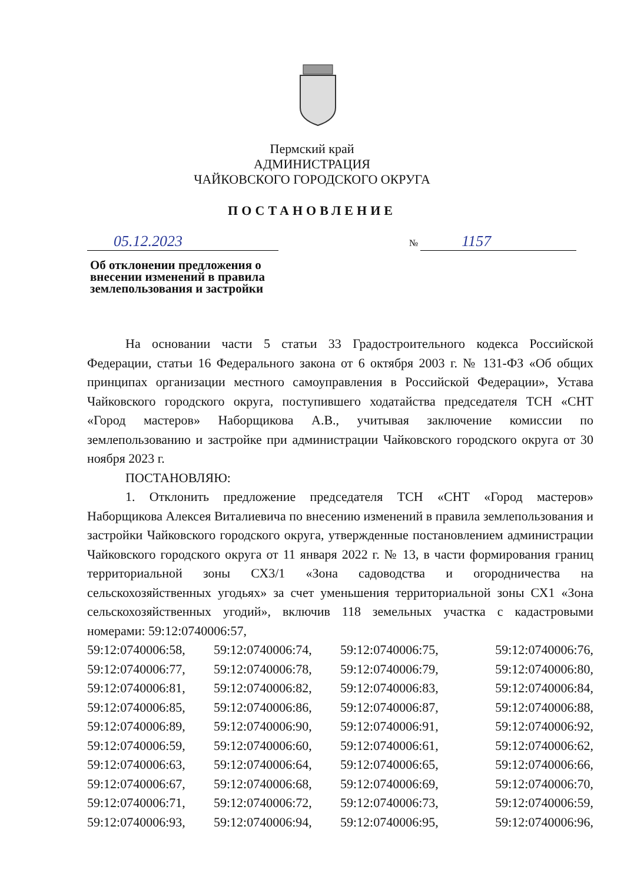Пермский край
АДМИНИСТРАЦИЯ
ЧАЙКОВСКОГО ГОРОДСКОГО ОКРУГА
ПОСТАНОВЛЕНИЕ
05.12.2023 № 1157
Об отклонении предложения о внесении изменений в правила землепользования и застройки
На основании части 5 статьи 33 Градостроительного кодекса Российской Федерации, статьи 16 Федерального закона от 6 октября 2003 г. № 131-ФЗ «Об общих принципах организации местного самоуправления в Российской Федерации», Устава Чайковского городского округа, поступившего ходатайства председателя ТСН «СНТ «Город мастеров» Наборщикова А.В., учитывая заключение комиссии по землепользованию и застройке при администрации Чайковского городского округа от 30 ноября 2023 г.
ПОСТАНОВЛЯЮ:
1. Отклонить предложение председателя ТСН «СНТ «Город мастеров» Наборщикова Алексея Виталиевича по внесению изменений в правила землепользования и застройки Чайковского городского округа, утвержденные постановлением администрации Чайковского городского округа от 11 января 2022 г. № 13, в части формирования границ территориальной зоны СХ3/1 «Зона садоводства и огородничества на сельскохозяйственных угодьях» за счет уменьшения территориальной зоны СХ1 «Зона сельскохозяйственных угодий», включив 118 земельных участка с кадастровыми номерами: 59:12:0740006:57,
59:12:0740006:58,
59:12:0740006:74,
59:12:0740006:75,
59:12:0740006:76,
59:12:0740006:77,
59:12:0740006:78,
59:12:0740006:79,
59:12:0740006:80,
59:12:0740006:81,
59:12:0740006:82,
59:12:0740006:83,
59:12:0740006:84,
59:12:0740006:85,
59:12:0740006:86,
59:12:0740006:87,
59:12:0740006:88,
59:12:0740006:89,
59:12:0740006:90,
59:12:0740006:91,
59:12:0740006:92,
59:12:0740006:59,
59:12:0740006:60,
59:12:0740006:61,
59:12:0740006:62,
59:12:0740006:63,
59:12:0740006:64,
59:12:0740006:65,
59:12:0740006:66,
59:12:0740006:67,
59:12:0740006:68,
59:12:0740006:69,
59:12:0740006:70,
59:12:0740006:71,
59:12:0740006:72,
59:12:0740006:73,
59:12:0740006:59,
59:12:0740006:93,
59:12:0740006:94,
59:12:0740006:95,
59:12:0740006:96,